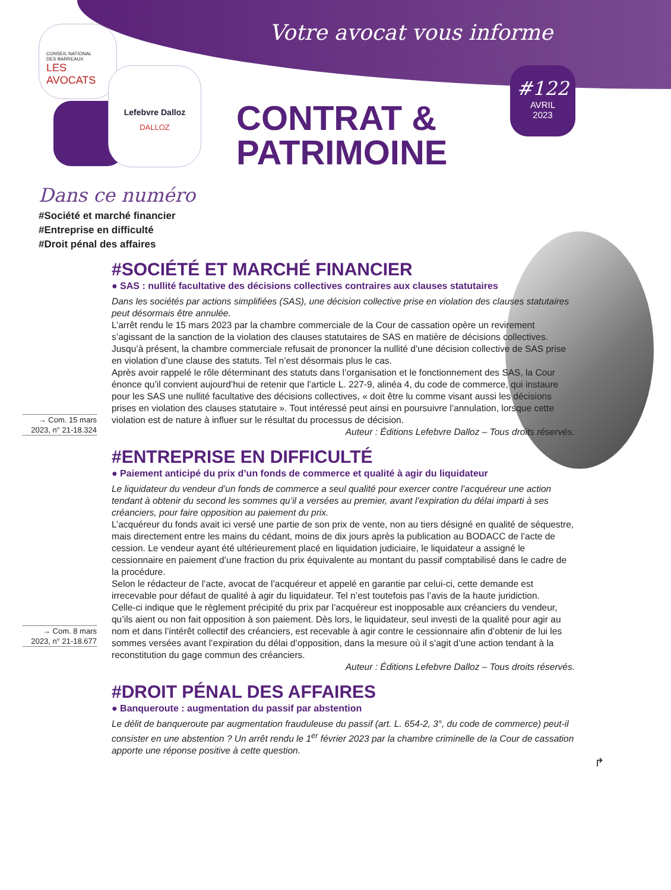CONSEIL NATIONAL
DES BARREAUX
LES AVOCATS
Lefebvre Dalloz
DALLOZ
Votre avocat vous informe
#122
AVRIL
2023
CONTRAT &
PATRIMOINE
Dans ce numéro
#Société et marché financier
#Entreprise en difficulté
#Droit pénal des affaires
#SOCIÉTÉ ET MARCHÉ FINANCIER
● SAS : nullité facultative des décisions collectives contraires aux clauses statutaires
Dans les sociétés par actions simplifiées (SAS), une décision collective prise en violation des clauses statutaires peut désormais être annulée.
L’arrêt rendu le 15 mars 2023 par la chambre commerciale de la Cour de cassation opère un revirement s’agissant de la sanction de la violation des clauses statutaires de SAS en matière de décisions collectives. Jusqu’à présent, la chambre commerciale refusait de prononcer la nullité d’une décision collective de SAS prise en violation d’une clause des statuts. Tel n’est désormais plus le cas.
→ Com. 15 mars 2023, n° 21-18.324
Après avoir rappelé le rôle déterminant des statuts dans l’organisation et le fonctionnement des SAS, la Cour énonce qu’il convient aujourd’hui de retenir que l’article L. 227-9, alinéa 4, du code de commerce, qui instaure pour les SAS une nullité facultative des décisions collectives, « doit être lu comme visant aussi les décisions prises en violation des clauses statutaire ». Tout intéressé peut ainsi en poursuivre l’annulation, lorsque cette violation est de nature à influer sur le résultat du processus de décision.
Auteur : Éditions Lefebvre Dalloz – Tous droits réservés.
#ENTREPRISE EN DIFFICULTÉ
● Paiement anticipé du prix d’un fonds de commerce et qualité à agir du liquidateur
Le liquidateur du vendeur d’un fonds de commerce a seul qualité pour exercer contre l’acquéreur une action tendant à obtenir du second les sommes qu’il a versées au premier, avant l’expiration du délai imparti à ses créanciers, pour faire opposition au paiement du prix.
L’acquéreur du fonds avait ici versé une partie de son prix de vente, non au tiers désigné en qualité de séquestre, mais directement entre les mains du cédant, moins de dix jours après la publication au BODACC de l’acte de cession. Le vendeur ayant été ultérieurement placé en liquidation judiciaire, le liquidateur a assigné le cessionnaire en paiement d’une fraction du prix équivalente au montant du passif comptabilisé dans le cadre de la procédure.
Selon le rédacteur de l’acte, avocat de l’acquéreur et appelé en garantie par celui-ci, cette demande est irrecevable pour défaut de qualité à agir du liquidateur. Tel n’est toutefois pas l’avis de la haute juridiction.
→ Com. 8 mars 2023, n° 21-18.677
Celle-ci indique que le règlement précipité du prix par l’acquéreur est inopposable aux créanciers du vendeur, qu’ils aient ou non fait opposition à son paiement. Dès lors, le liquidateur, seul investi de la qualité pour agir au nom et dans l’intérêt collectif des créanciers, est recevable à agir contre le cessionnaire afin d’obtenir de lui les sommes versées avant l’expiration du délai d’opposition, dans la mesure où il s’agit d’une action tendant à la reconstitution du gage commun des créanciers.
Auteur : Éditions Lefebvre Dalloz – Tous droits réservés.
#DROIT PÉNAL DES AFFAIRES
● Banqueroute : augmentation du passif par abstention
Le délit de banqueroute par augmentation frauduleuse du passif (art. L. 654-2, 3°, du code de commerce) peut-il consister en une abstention ? Un arrêt rendu le 1<sup>er</sup> février 2023 par la chambre criminelle de la Cour de cassation apporte une réponse positive à cette question.
↱